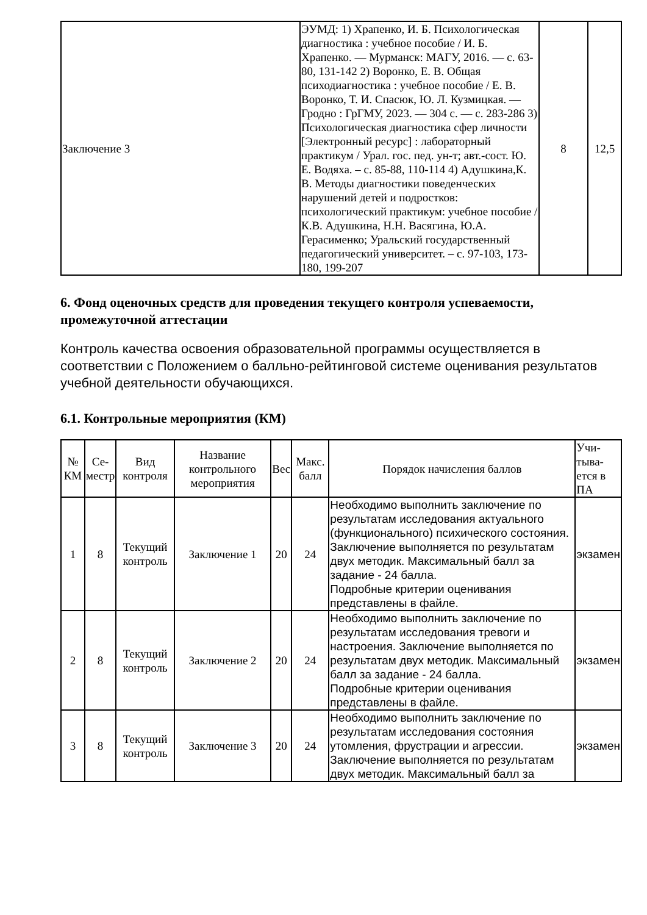| Заключение 3 | ЭУМД: 1) Храпенко, И. Б. Психологическая диагностика : учебное пособие / И. Б. Храпенко. — Мурманск: МАГУ, 2016. — с. 63-80, 131-142 2) Воронко, Е. В. Общая психодиагностика : учебное пособие / Е. В. Воронко, Т. И. Спасюк, Ю. Л. Кузмицкая. — Гродно : ГрГМУ, 2023. — 304 с. — с. 283-286 3) Психологическая диагностика сфер личности [Электронный ресурс] : лабораторный практикум / Урал. гос. пед. ун-т; авт.-сост. Ю. Е. Водяха. – с. 85-88, 110-114 4) Адушкина,К. В. Методы диагностики поведенческих нарушений детей и подростков: психологический практикум: учебное пособие / К.В. Адушкина, Н.Н. Васягина, Ю.А. Герасименко; Уральский государственный педагогический университет. – с. 97-103, 173-180, 199-207 | 8 | 12,5 |
6. Фонд оценочных средств для проведения текущего контроля успеваемости, промежуточной аттестации
Контроль качества освоения образовательной программы осуществляется в соответствии с Положением о балльно-рейтинговой системе оценивания результатов учебной деятельности обучающихся.
6.1. Контрольные мероприятия (КМ)
| № КМ | Се- местр | Вид контроля | Название контрольного мероприятия | Вес | Макс. балл | Порядок начисления баллов | Учи- тыва- ется в ПА |
| --- | --- | --- | --- | --- | --- | --- | --- |
| 1 | 8 | Текущий контроль | Заключение 1 | 20 | 24 | Необходимо выполнить заключение по результатам исследования актуального (функционального) психического состояния. Заключение выполняется по результатам двух методик. Максимальный балл за задание - 24 балла. Подробные критерии оценивания представлены в файле. | экзамен |
| 2 | 8 | Текущий контроль | Заключение 2 | 20 | 24 | Необходимо выполнить заключение по результатам исследования тревоги и настроения. Заключение выполняется по результатам двух методик. Максимальный балл за задание - 24 балла. Подробные критерии оценивания представлены в файле. | экзамен |
| 3 | 8 | Текущий контроль | Заключение 3 | 20 | 24 | Необходимо выполнить заключение по результатам исследования состояния утомления, фрустрации и агрессии. Заключение выполняется по результатам двух методик. Максимальный балл за | экзамен |